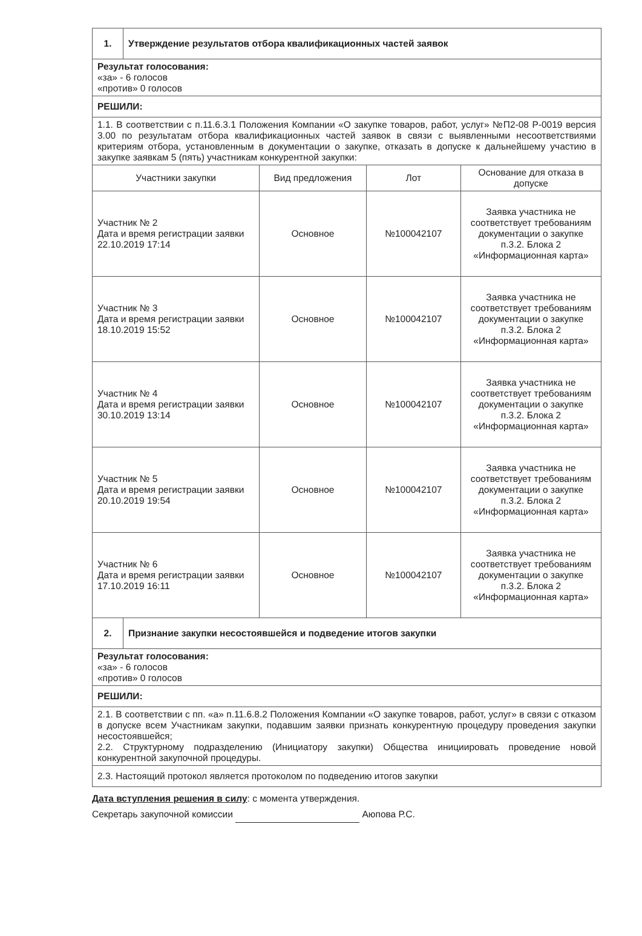| 1. | Утверждение результатов отбора квалификационных частей заявок | | | |
| Результат голосования: «за» - 6 голосов «против» 0 голосов | | | | |
| РЕШИЛИ: | | | | |
| 1.1. В соответствии с п.11.6.3.1 Положения Компании «О закупке товаров, работ, услуг» №П2-08 Р-0019 версия 3.00 по результатам отбора квалификационных частей заявок в связи с выявленными несоответствиями критериям отбора, установленным в документации о закупке, отказать в допуске к дальнейшему участию в закупке заявкам 5 (пять) участникам конкурентной закупки: | | | | |
| Участники закупки | | Вид предложения | Лот | Основание для отказа в допуске |
| Участник № 2 Дата и время регистрации заявки 22.10.2019 17:14 | | Основное | №100042107 | Заявка участника не соответствует требованиям документации о закупке п.3.2. Блока 2 «Информационная карта» |
| Участник № 3 Дата и время регистрации заявки 18.10.2019 15:52 | | Основное | №100042107 | Заявка участника не соответствует требованиям документации о закупке п.3.2. Блока 2 «Информационная карта» |
| Участник № 4 Дата и время регистрации заявки 30.10.2019 13:14 | | Основное | №100042107 | Заявка участника не соответствует требованиям документации о закупке п.3.2. Блока 2 «Информационная карта» |
| Участник № 5 Дата и время регистрации заявки 20.10.2019 19:54 | | Основное | №100042107 | Заявка участника не соответствует требованиям документации о закупке п.3.2. Блока 2 «Информационная карта» |
| Участник № 6 Дата и время регистрации заявки 17.10.2019 16:11 | | Основное | №100042107 | Заявка участника не соответствует требованиям документации о закупке п.3.2. Блока 2 «Информационная карта» |
| 2. | Признание закупки несостоявшейся и подведение итогов закупки | | | |
| Результат голосования: «за» - 6 голосов «против» 0 голосов | | | | |
| РЕШИЛИ: | | | | |
| 2.1. В соответствии с пп. «а» п.11.6.8.2 Положения Компании «О закупке товаров, работ, услуг» в связи с отказом в допуске всем Участникам закупки, подавшим заявки признать конкурентную процедуру проведения закупки несостоявшейся; 2.2. Структурному подразделению (Инициатору закупки) Общества инициировать проведение новой конкурентной закупочной процедуры. | | | | |
| 2.3. Настоящий протокол является протоколом по подведению итогов закупки | | | | |
Дата вступления решения в силу: с момента утверждения.
Секретарь закупочной комиссии Аюпова Р.С.